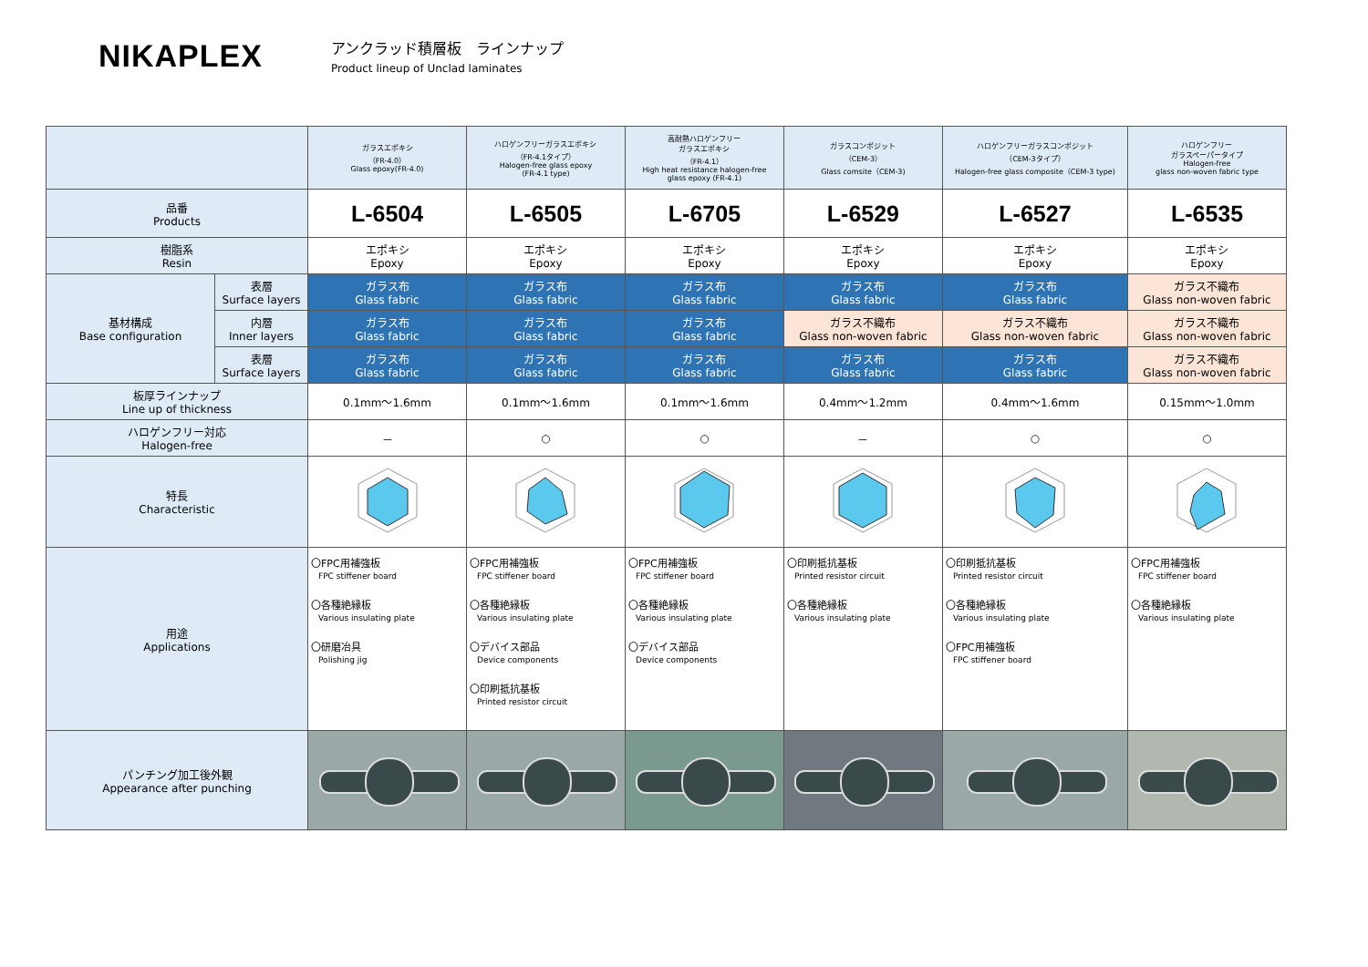NIKAPLEX
アンクラッド積層板　ラインナップ
Product lineup of Unclad laminates
| | | ガラスエポキシ （FR-4.0） Glass epoxy(FR-4.0) | ハロゲンフリーガラスエポキシ （FR-4.1タイプ） Halogen-free glass epoxy (FR-4.1 type) | 高耐熱ハロゲンフリー ガラスエポキシ （FR-4.1） High heat resistance halogen-free glass epoxy (FR-4.1) | ガラスコンポジット （CEM-3） Glass comsite（CEM-3) | ハロゲンフリーガラスコンポジット （CEM-3タイプ） Halogen-free glass composite（CEM-3 type) | ハロゲンフリー ガラスペーパータイプ Halogen-free glass non-woven fabric type |
| --- | --- | --- | --- | --- | --- | --- | --- |
| 品番 Products | | L-6504 | L-6505 | L-6705 | L-6529 | L-6527 | L-6535 |
| 樹脂系 Resin | | エポキシ Epoxy | エポキシ Epoxy | エポキシ Epoxy | エポキシ Epoxy | エポキシ Epoxy | エポキシ Epoxy |
| 基材構成 Base configuration | 表層 Surface layers | ガラス布 Glass fabric | ガラス布 Glass fabric | ガラス布 Glass fabric | ガラス布 Glass fabric | ガラス布 Glass fabric | ガラス不織布 Glass non-woven fabric |
| | 内層 Inner layers | ガラス布 Glass fabric | ガラス布 Glass fabric | ガラス布 Glass fabric | ガラス不織布 Glass non-woven fabric | ガラス不織布 Glass non-woven fabric | ガラス不織布 Glass non-woven fabric |
| | 表層 Surface layers | ガラス布 Glass fabric | ガラス布 Glass fabric | ガラス布 Glass fabric | ガラス布 Glass fabric | ガラス布 Glass fabric | ガラス不織布 Glass non-woven fabric |
| 板厚ラインナップ Line up of thickness | | 0.1mm〜1.6mm | 0.1mm〜1.6mm | 0.1mm〜1.6mm | 0.4mm〜1.2mm | 0.4mm〜1.6mm | 0.15mm〜1.0mm |
| ハロゲンフリー対応 Halogen-free | | － | ○ | ○ | － | ○ | ○ |
| 特長 Characteristic | | | | | | | |
| 用途 Applications | | 〇FPC用補強板 FPC stiffener board 〇各種絶縁板 Various insulating plate 〇研磨冶具 Polishing jig | 〇FPC用補強板 FPC stiffener board 〇各種絶縁板 Various insulating plate 〇デバイス部品 Device components 〇印刷抵抗基板 Printed resistor circuit | 〇FPC用補強板 FPC stiffener board 〇各種絶縁板 Various insulating plate 〇デバイス部品 Device components | 〇印刷抵抗基板 Printed resistor circuit 〇各種絶縁板 Various insulating plate | 〇印刷抵抗基板 Printed resistor circuit 〇各種絶縁板 Various insulating plate 〇FPC用補強板 FPC stiffener board | 〇FPC用補強板 FPC stiffener board 〇各種絶縁板 Various insulating plate |
| パンチング加工後外観 Appearance after punching | | | | | | | |